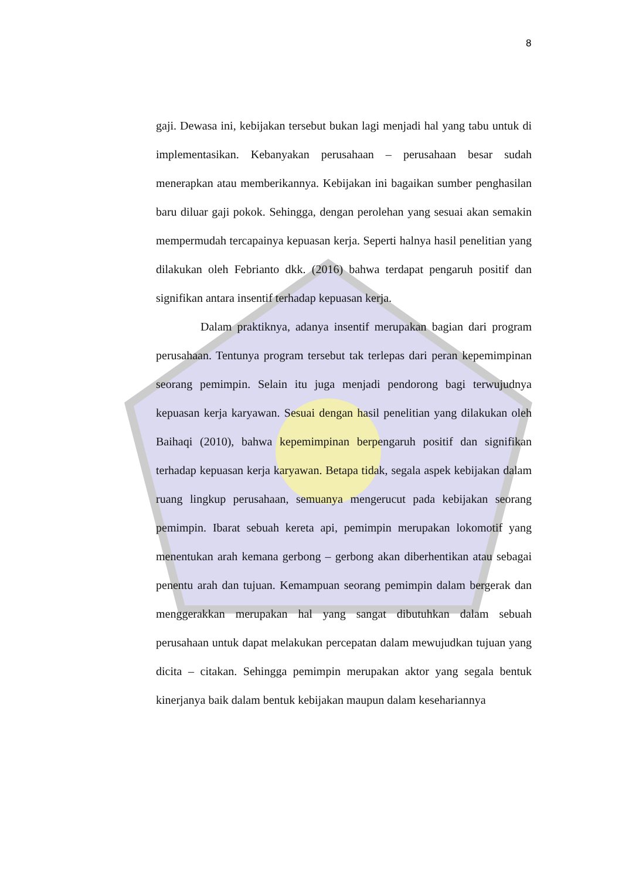8
gaji. Dewasa ini, kebijakan tersebut bukan lagi menjadi hal yang tabu untuk di implementasikan. Kebanyakan perusahaan – perusahaan besar sudah menerapkan atau memberikannya. Kebijakan ini bagaikan sumber penghasilan baru diluar gaji pokok. Sehingga, dengan perolehan yang sesuai akan semakin mempermudah tercapainya kepuasan kerja. Seperti halnya hasil penelitian yang dilakukan oleh Febrianto dkk. (2016) bahwa terdapat pengaruh positif dan signifikan antara insentif terhadap kepuasan kerja.
Dalam praktiknya, adanya insentif merupakan bagian dari program perusahaan. Tentunya program tersebut tak terlepas dari peran kepemimpinan seorang pemimpin. Selain itu juga menjadi pendorong bagi terwujudnya kepuasan kerja karyawan. Sesuai dengan hasil penelitian yang dilakukan oleh Baihaqi (2010), bahwa kepemimpinan berpengaruh positif dan signifikan terhadap kepuasan kerja karyawan. Betapa tidak, segala aspek kebijakan dalam ruang lingkup perusahaan, semuanya mengerucut pada kebijakan seorang pemimpin. Ibarat sebuah kereta api, pemimpin merupakan lokomotif yang menentukan arah kemana gerbong – gerbong akan diberhentikan atau sebagai penentu arah dan tujuan. Kemampuan seorang pemimpin dalam bergerak dan menggerakkan merupakan hal yang sangat dibutuhkan dalam sebuah perusahaan untuk dapat melakukan percepatan dalam mewujudkan tujuan yang dicita – citakan. Sehingga pemimpin merupakan aktor yang segala bentuk kinerjanya baik dalam bentuk kebijakan maupun dalam kesehariannya